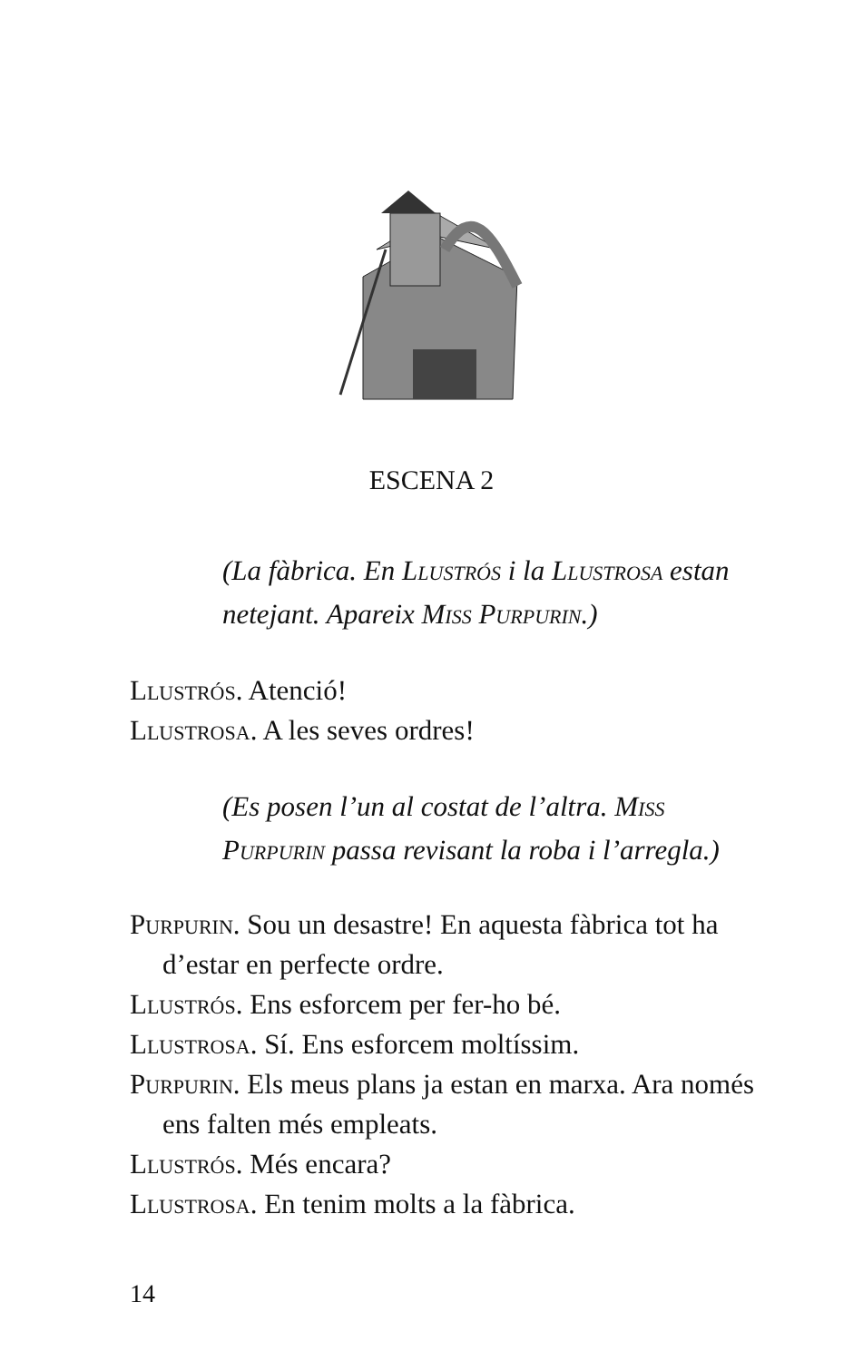ESCENA 2
(La fàbrica. En Llustrós i la Llustrosa estan netejant. Apareix Miss Purpurin.)
Llustrós. Atenció!
Llustrosa. A les seves ordres!
(Es posen l’un al costat de l’altra. Miss Purpurin passa revisant la roba i l’arregla.)
Purpurin. Sou un desastre! En aquesta fàbrica tot ha d’estar en perfecte ordre.
Llustrós. Ens esforcem per fer-ho bé.
Llustrosa. Sí. Ens esforcem moltíssim.
Purpurin. Els meus plans ja estan en marxa. Ara només ens falten més empleats.
Llustrós. Més encara?
Llustrosa. En tenim molts a la fàbrica.
14